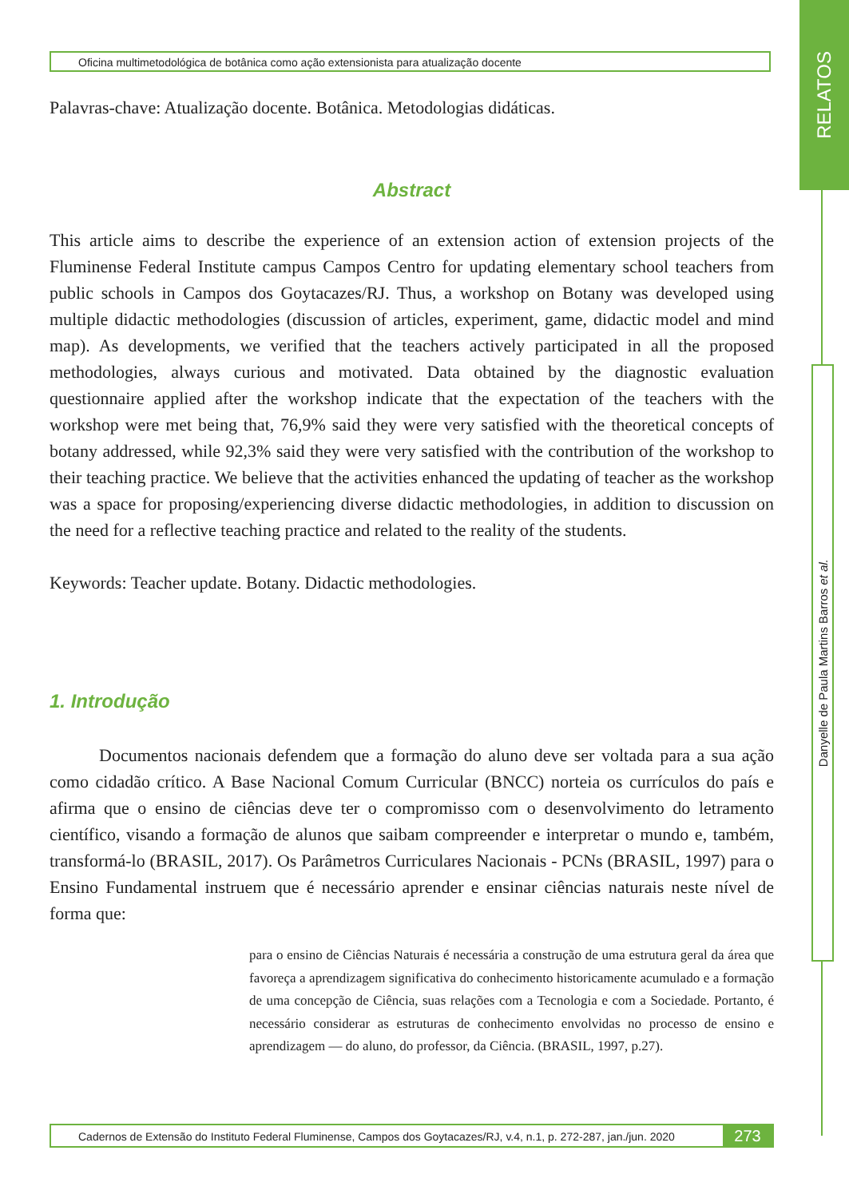RELATOS
Oficina multimetodológica de botânica como ação extensionista para atualização docente
Danyelle de Paula Martins Barros et al.
Palavras-chave: Atualização docente. Botânica. Metodologias didáticas.
Abstract
This article aims to describe the experience of an extension action of extension projects of the Fluminense Federal Institute campus Campos Centro for updating elementary school teachers from public schools in Campos dos Goytacazes/RJ. Thus, a workshop on Botany was developed using multiple didactic methodologies (discussion of articles, experiment, game, didactic model and mind map). As developments, we verified that the teachers actively participated in all the proposed methodologies, always curious and motivated. Data obtained by the diagnostic evaluation questionnaire applied after the workshop indicate that the expectation of the teachers with the workshop were met being that, 76,9% said they were very satisfied with the theoretical concepts of botany addressed, while 92,3% said they were very satisfied with the contribution of the workshop to their teaching practice. We believe that the activities enhanced the updating of teacher as the workshop was a space for proposing/experiencing diverse didactic methodologies, in addition to discussion on the need for a reflective teaching practice and related to the reality of the students.
Keywords: Teacher update. Botany. Didactic methodologies.
1. Introdução
Documentos nacionais defendem que a formação do aluno deve ser voltada para a sua ação como cidadão crítico. A Base Nacional Comum Curricular (BNCC) norteia os currículos do país e afirma que o ensino de ciências deve ter o compromisso com o desenvolvimento do letramento científico, visando a formação de alunos que saibam compreender e interpretar o mundo e, também, transformá-lo (BRASIL, 2017). Os Parâmetros Curriculares Nacionais - PCNs (BRASIL, 1997) para o Ensino Fundamental instruem que é necessário aprender e ensinar ciências naturais neste nível de forma que:
para o ensino de Ciências Naturais é necessária a construção de uma estrutura geral da área que favoreça a aprendizagem significativa do conhecimento historicamente acumulado e a formação de uma concepção de Ciência, suas relações com a Tecnologia e com a Sociedade. Portanto, é necessário considerar as estruturas de conhecimento envolvidas no processo de ensino e aprendizagem — do aluno, do professor, da Ciência. (BRASIL, 1997, p.27).
Cadernos de Extensão do Instituto Federal Fluminense, Campos dos Goytacazes/RJ, v.4, n.1, p. 272-287, jan./jun. 2020
273